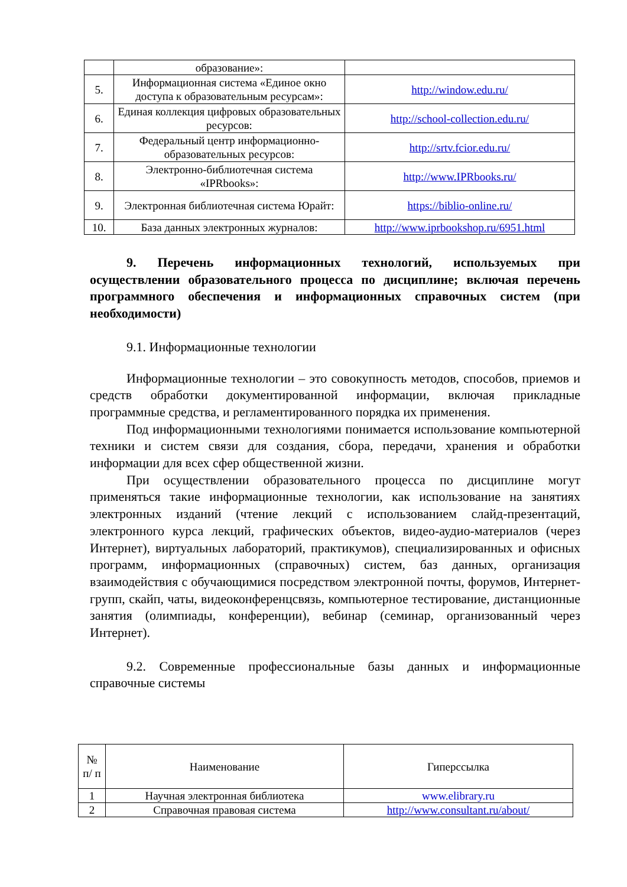| | образование»: | |
| 5. | Информационная система «Единое окно доступа к образовательным ресурсам»: | http://window.edu.ru/ |
| 6. | Единая коллекция цифровых образовательных ресурсов: | http://school-collection.edu.ru/ |
| 7. | Федеральный центр информационно-образовательных ресурсов: | http://srtv.fcior.edu.ru/ |
| 8. | Электронно-библиотечная система «IPRbooks»: | http://www.IPRbooks.ru/ |
| 9. | Электронная библиотечная система Юрайт: | https://biblio-online.ru/ |
| 10. | База данных электронных журналов: | http://www.iprbookshop.ru/6951.html |
9. Перечень информационных технологий, используемых при осуществлении образовательного процесса по дисциплине; включая перечень программного обеспечения и информационных справочных систем (при необходимости)
9.1. Информационные технологии
Информационные технологии – это совокупность методов, способов, приемов и средств обработки документированной информации, включая прикладные программные средства, и регламентированного порядка их применения.
Под информационными технологиями понимается использование компьютерной техники и систем связи для создания, сбора, передачи, хранения и обработки информации для всех сфер общественной жизни.
При осуществлении образовательного процесса по дисциплине могут применяться такие информационные технологии, как использование на занятиях электронных изданий (чтение лекций с использованием слайд-презентаций, электронного курса лекций, графических объектов, видео-аудио-материалов (через Интернет), виртуальных лабораторий, практикумов), специализированных и офисных программ, информационных (справочных) систем, баз данных, организация взаимодействия с обучающимися посредством электронной почты, форумов, Интернет-групп, скайп, чаты, видеоконференцсвязь, компьютерное тестирование, дистанционные занятия (олимпиады, конференции), вебинар (семинар, организованный через Интернет).
9.2. Современные профессиональные базы данных и информационные справочные системы
| № п/ п | Наименование | Гиперссылка |
| --- | --- | --- |
| 1 | Научная электронная библиотека | www.elibrary.ru |
| 2 | Справочная правовая система | http://www.consultant.ru/about/ |